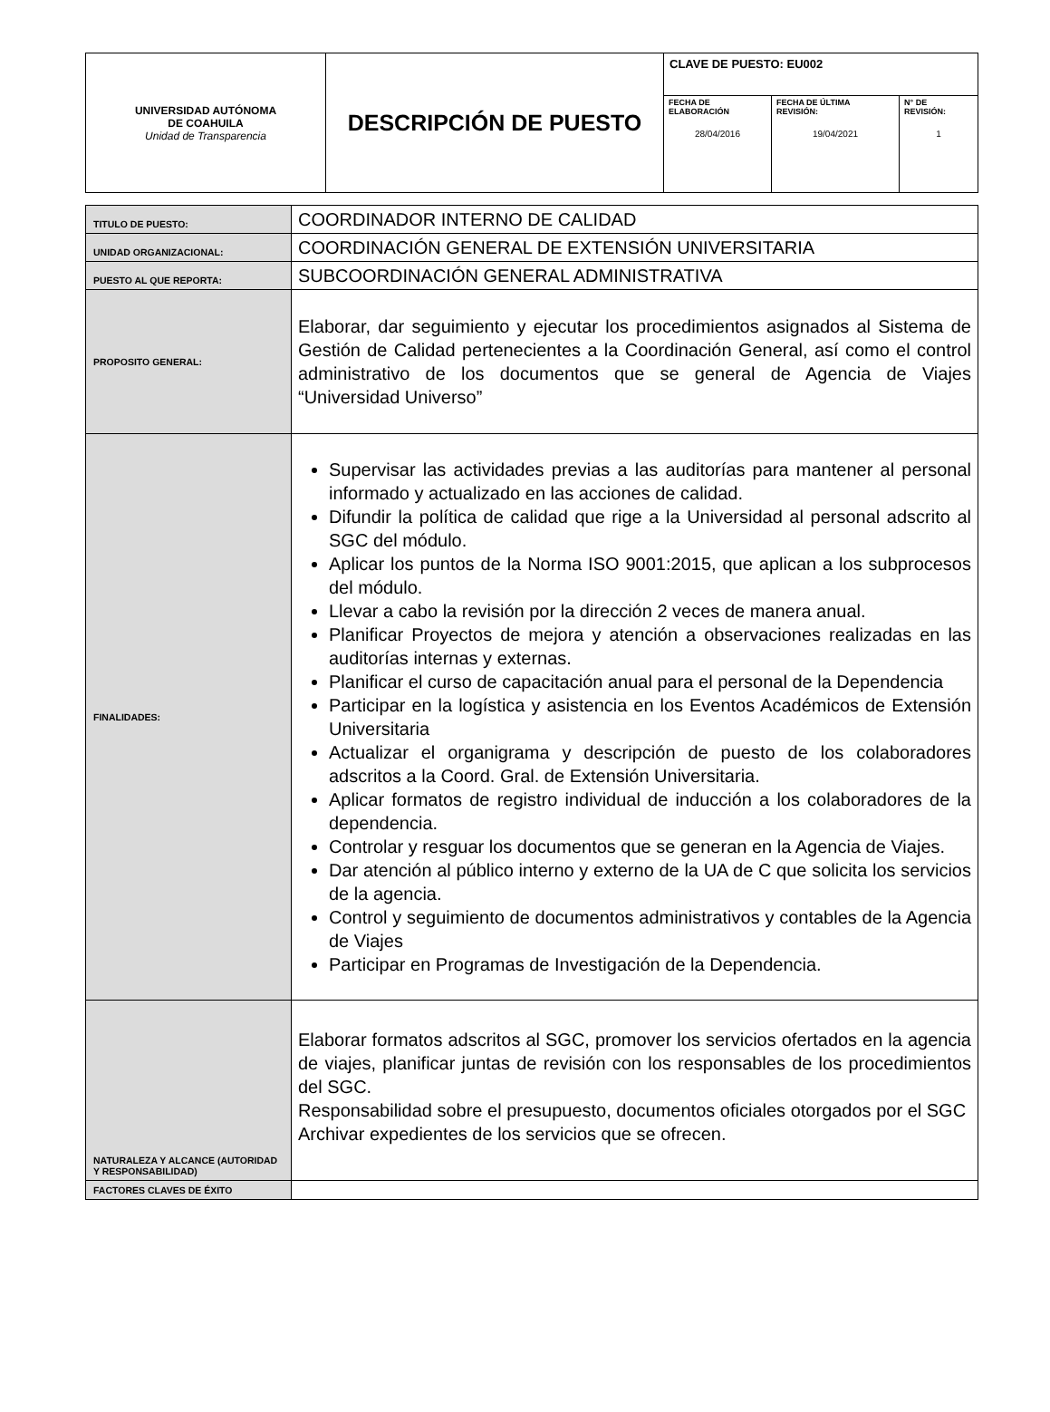| UNIVERSIDAD AUTÓNOMA DE COAHUILA Unidad de Transparencia | DESCRIPCIÓN DE PUESTO | CLAVE DE PUESTO: EU002 | | |
| | | FECHA DE ELABORACIÓN 28/04/2016 | FECHA DE ÚLTIMA REVISIÓN: 19/04/2021 | N° DE REVISIÓN: 1 |
| TITULO DE PUESTO: | COORDINADOR INTERNO DE CALIDAD |
| UNIDAD ORGANIZACIONAL: | COORDINACIÓN GENERAL DE EXTENSIÓN UNIVERSITARIA |
| PUESTO AL QUE REPORTA: | SUBCOORDINACIÓN GENERAL ADMINISTRATIVA |
| PROPOSITO GENERAL: | Elaborar, dar seguimiento y ejecutar los procedimientos asignados al Sistema de Gestión de Calidad pertenecientes a la Coordinación General, así como el control administrativo de los documentos que se general de Agencia de Viajes “Universidad Universo” |
| FINALIDADES: | Supervisar las actividades previas a las auditorías para mantener al personal informado y actualizado en las acciones de calidad. Difundir la política de calidad que rige a la Universidad al personal adscrito al SGC del módulo. Aplicar los puntos de la Norma ISO 9001:2015, que aplican a los subprocesos del módulo. Llevar a cabo la revisión por la dirección 2 veces de manera anual. Planificar Proyectos de mejora y atención a observaciones realizadas en las auditorías internas y externas. Planificar el curso de capacitación anual para el personal de la Dependencia Participar en la logística y asistencia en los Eventos Académicos de Extensión Universitaria Actualizar el organigrama y descripción de puesto de los colaboradores adscritos a la Coord. Gral. de Extensión Universitaria. Aplicar formatos de registro individual de inducción a los colaboradores de la dependencia. Controlar y resguar los documentos que se generan en la Agencia de Viajes. Dar atención al público interno y externo de la UA de C que solicita los servicios de la agencia. Control y seguimiento de documentos administrativos y contables de la Agencia de Viajes Participar en Programas de Investigación de la Dependencia. |
| NATURALEZA Y ALCANCE (AUTORIDAD Y RESPONSABILIDAD) | Elaborar formatos adscritos al SGC, promover los servicios ofertados en la agencia de viajes, planificar juntas de revisión con los responsables de los procedimientos del SGC. Responsabilidad sobre el presupuesto, documentos oficiales otorgados por el SGC Archivar expedientes de los servicios que se ofrecen. |
| FACTORES CLAVES DE ÉXITO | |